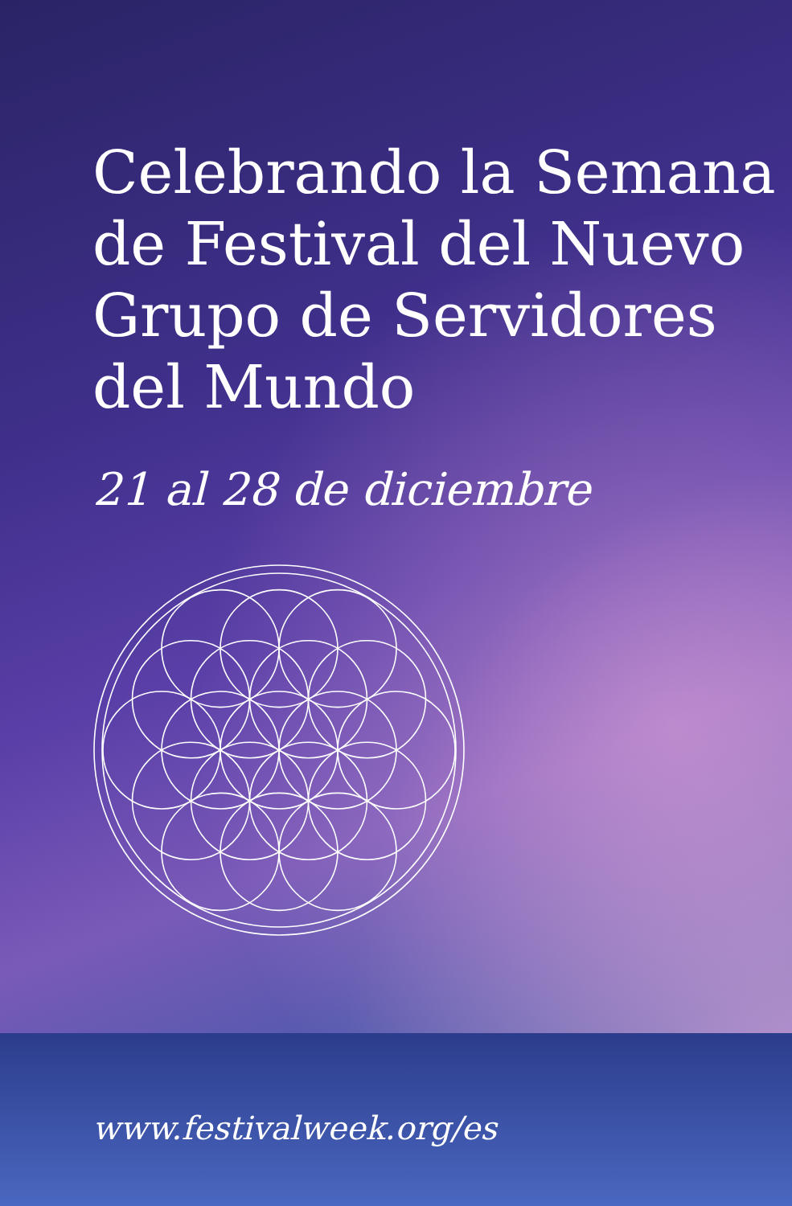Celebrando la Semana de Festival del Nuevo Grupo de Servidores del Mundo
21 al 28 de diciembre
www.festivalweek.org/es